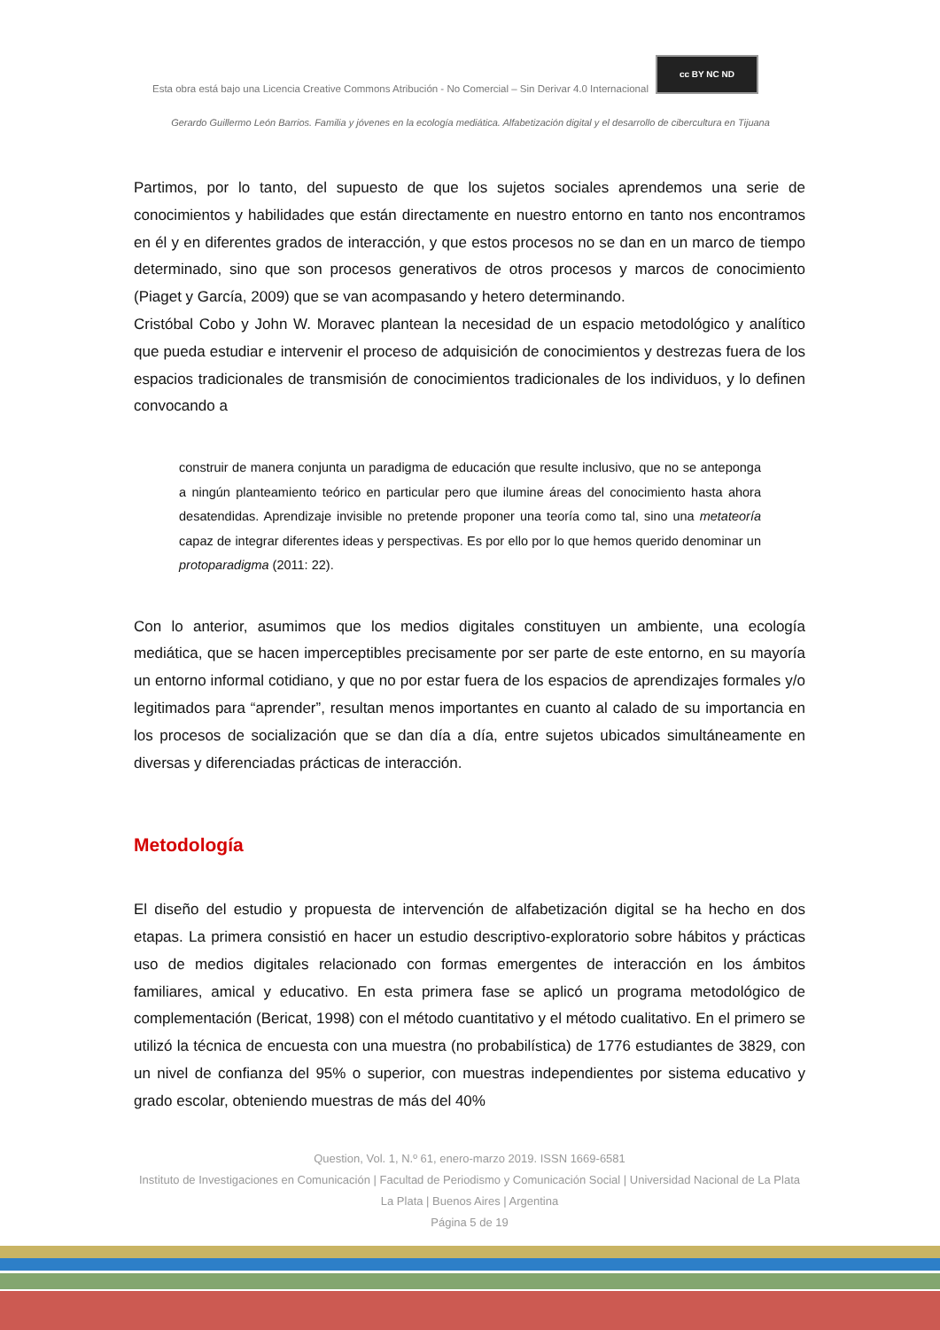Esta obra está bajo una Licencia Creative Commons Atribución - No Comercial – Sin Derivar 4.0 Internacional cc BY NC ND
Gerardo Guillermo León Barrios. Familia y jóvenes en la ecología mediática. Alfabetización digital y el desarrollo de cibercultura en Tijuana
Partimos, por lo tanto, del supuesto de que los sujetos sociales aprendemos una serie de conocimientos y habilidades que están directamente en nuestro entorno en tanto nos encontramos en él y en diferentes grados de interacción, y que estos procesos no se dan en un marco de tiempo determinado, sino que son procesos generativos de otros procesos y marcos de conocimiento (Piaget y García, 2009) que se van acompasando y hetero determinando.
Cristóbal Cobo y John W. Moravec plantean la necesidad de un espacio metodológico y analítico que pueda estudiar e intervenir el proceso de adquisición de conocimientos y destrezas fuera de los espacios tradicionales de transmisión de conocimientos tradicionales de los individuos, y lo definen convocando a
construir de manera conjunta un paradigma de educación que resulte inclusivo, que no se anteponga a ningún planteamiento teórico en particular pero que ilumine áreas del conocimiento hasta ahora desatendidas. Aprendizaje invisible no pretende proponer una teoría como tal, sino una metateoría capaz de integrar diferentes ideas y perspectivas. Es por ello por lo que hemos querido denominar un protoparadigma (2011: 22).
Con lo anterior, asumimos que los medios digitales constituyen un ambiente, una ecología mediática, que se hacen imperceptibles precisamente por ser parte de este entorno, en su mayoría un entorno informal cotidiano, y que no por estar fuera de los espacios de aprendizajes formales y/o legitimados para “aprender”, resultan menos importantes en cuanto al calado de su importancia en los procesos de socialización que se dan día a día, entre sujetos ubicados simultáneamente en diversas y diferenciadas prácticas de interacción.
Metodología
El diseño del estudio y propuesta de intervención de alfabetización digital se ha hecho en dos etapas. La primera consistió en hacer un estudio descriptivo-exploratorio sobre hábitos y prácticas uso de medios digitales relacionado con formas emergentes de interacción en los ámbitos familiares, amical y educativo. En esta primera fase se aplicó un programa metodológico de complementación (Bericat, 1998) con el método cuantitativo y el método cualitativo. En el primero se utilizó la técnica de encuesta con una muestra (no probabilística) de 1776 estudiantes de 3829, con un nivel de confianza del 95% o superior, con muestras independientes por sistema educativo y grado escolar, obteniendo muestras de más del 40%
Question, Vol. 1, N.º 61, enero-marzo 2019. ISSN 1669-6581
Instituto de Investigaciones en Comunicación | Facultad de Periodismo y Comunicación Social | Universidad Nacional de La Plata La Plata | Buenos Aires | Argentina
Página 5 de 19